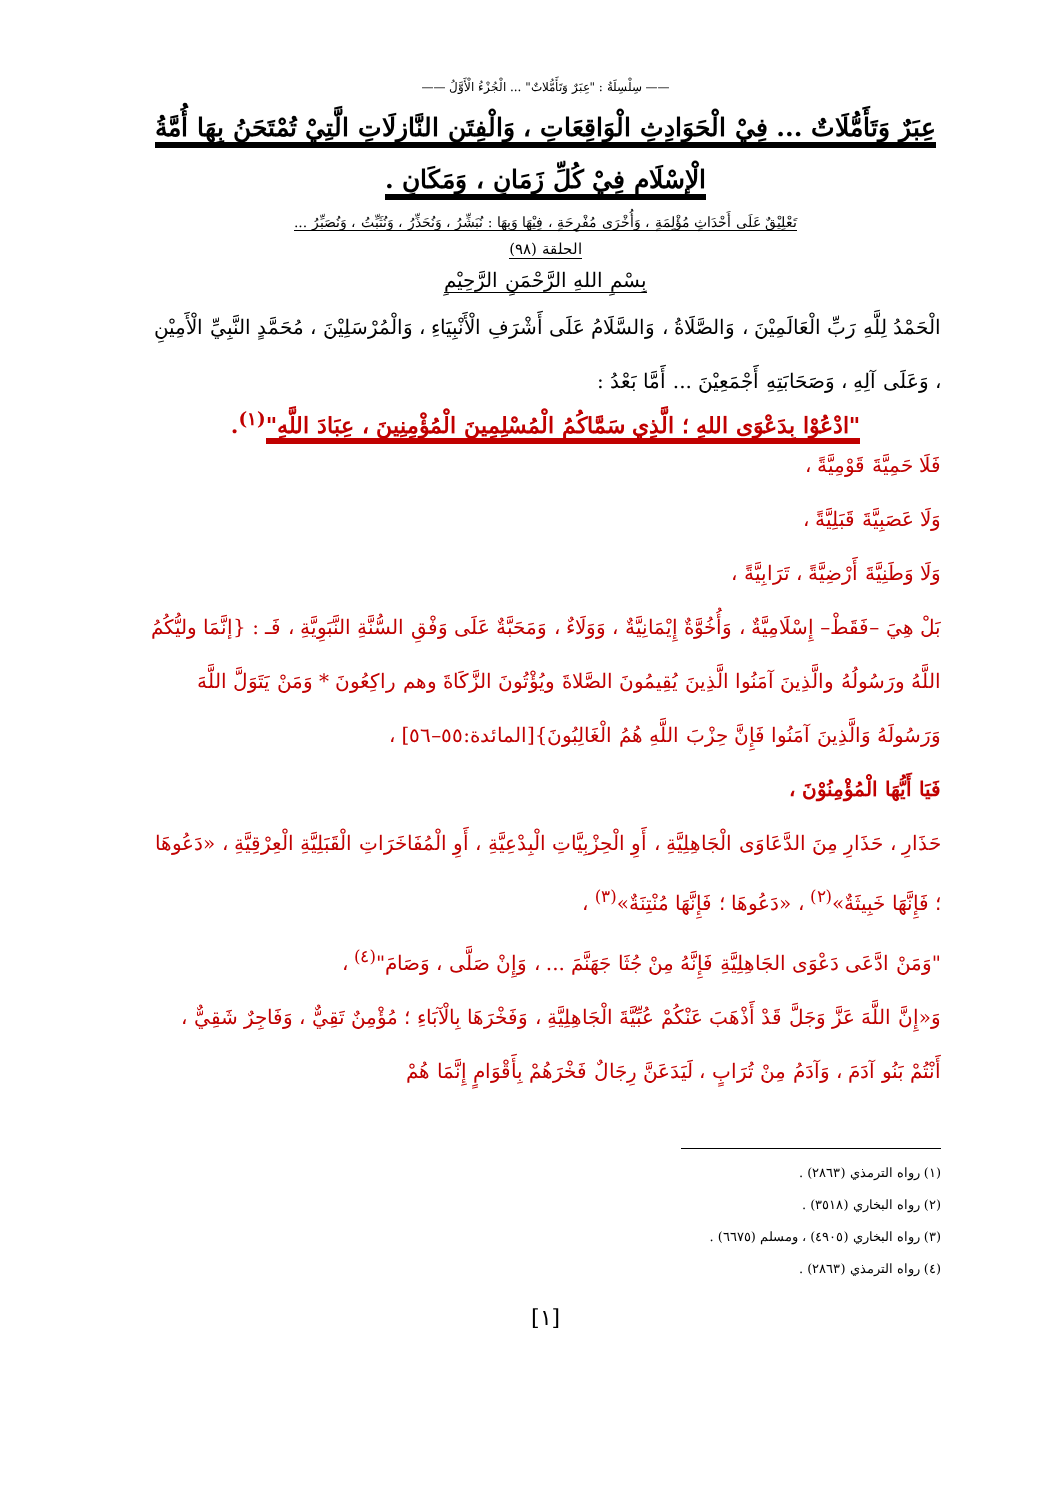—— سِلْسِلَةُ : "عِبَرٌ وَتَأَمُّلاتٌ" ... الْجُزْءُ الْأَوَّلُ ——
عِبَرٌ وَتَأَمُّلَاتٌ ... فِيْ الْحَوَادِثِ الْوَاقِعَاتِ ، وَالْفِتَنِ النَّازِلَاتِ الَّتِيْ تُمْتَحَنُ بِهَا أُمَّةُ
الْإِسْلَامِ فِيْ كُلِّ زَمَانٍ ، وَمَكَانٍ .
تَعْلِيْقٌ عَلَى أَحْدَاثٍ مُؤْلِمَةٍ ، وَأُخْرَى مُفْرِحَةٍ ، فِيْهَا وَبِهَا : نُبَشِّرُ ، وَنُحَذِّرُ ، وَنُثَبِّتُ ، وَنُصَبِّرُ ...
الحلقة (٩٨)
بِسْمِ اللهِ الرَّحْمَنِ الرَّحِيْمِ
الْحَمْدُ لِلَّهِ رَبِّ الْعَالَمِيْنَ ، وَالصَّلَاةُ ، وَالسَّلَامُ عَلَى أَشْرَفِ الْأَنْبِيَاءِ ، وَالْمُرْسَلِيْنَ ، مُحَمَّدٍ النَّبِيِّ الْأَمِيْنِ ، وَعَلَى آلِهِ ، وَصَحَابَتِهِ أَجْمَعِيْنَ ... أَمَّا بَعْدُ :
"ادْعُوْا بِدَعْوَى اللهِ ؛ الَّذِي سَمَّاكُمُ الْمُسْلِمِينَ الْمُؤْمِنِينَ ، عِبَادَ اللَّهِ"<sup>(١)</sup>.
فَلَا حَمِيَّةَ قَوْمِيَّةً ،
وَلَا عَصَبِيَّةَ قَبَلِيَّةً ،
وَلَا وَطَنِيَّةَ أَرْضِيَّةً ، تَرَابِيَّةً ،
بَلْ هِيَ –فَقَطْ– إِسْلَامِيَّةٌ ، وَأُخُوَّةٌ إِيْمَانِيَّةٌ ، وَوَلَاءٌ ، وَمَحَبَّةٌ عَلَى وَفْقِ السُّنَّةِ النَّبَوِيَّةِ ، فَـ : {إنَّمَا وليُّكُمُ اللَّهُ ورَسُولُهُ والَّذِينَ آمَنُوا الَّذِينَ يُقِيمُونَ الصَّلاةَ ويُؤْتُونَ الزَّكَاةَ وهم راكِعُونَ * وَمَنْ يَتَوَلَّ اللَّهَ وَرَسُولَهُ وَالَّذِينَ آمَنُوا فَإِنَّ حِزْبَ اللَّهِ هُمُ الْغَالِبُونَ}[المائدة:٥٥–٥٦] ،
فَيَا أَيُّهَا الْمُؤْمِنُوْنَ ،
حَذَارِ ، حَذَارِ مِنَ الدَّعَاوَى الْجَاهِلِيَّةِ ، أَوِ الْحِزْبِيَّاتِ الْبِدْعِيَّةِ ، أَوِ الْمُفَاخَرَاتِ الْقَبَلِيَّةِ الْعِرْقِيَّةِ ، «دَعُوهَا ؛ فَإِنَّهَا خَبِيثَةٌ»<sup>(٢)</sup> ، «دَعُوهَا ؛ فَإِنَّهَا مُنْتِنَةٌ»<sup>(٣)</sup> ،
"وَمَنْ ادَّعَى دَعْوَى الجَاهِلِيَّةِ فَإِنَّهُ مِنْ جُثَا جَهَنَّمَ ... ، وَإِنْ صَلَّى ، وَصَامَ"<sup>(٤)</sup> ،
وَ«إِنَّ اللَّهَ عَزَّ وَجَلَّ قَدْ أَذْهَبَ عَنْكُمْ عُبِّيَّةَ الْجَاهِلِيَّةِ ، وَفَخْرَهَا بِالْآبَاءِ ؛ مُؤْمِنٌ تَقِيٌّ ، وَفَاجِرٌ شَقِيٌّ ، أَنْتُمْ بَنُو آدَمَ ، وَآدَمُ مِنْ تُرَابٍ ، لَيَدَعَنَّ رِجَالٌ فَخْرَهُمْ بِأَقْوَامٍ إِنَّمَا هُمْ
(١) رواه الترمذي (٢٨٦٣) .
(٢) رواه البخاري (٣٥١٨) .
(٣) رواه البخاري (٤٩٠٥) ، ومسلم (٦٦٧٥) .
(٤) رواه الترمذي (٢٨٦٣) .
[١]